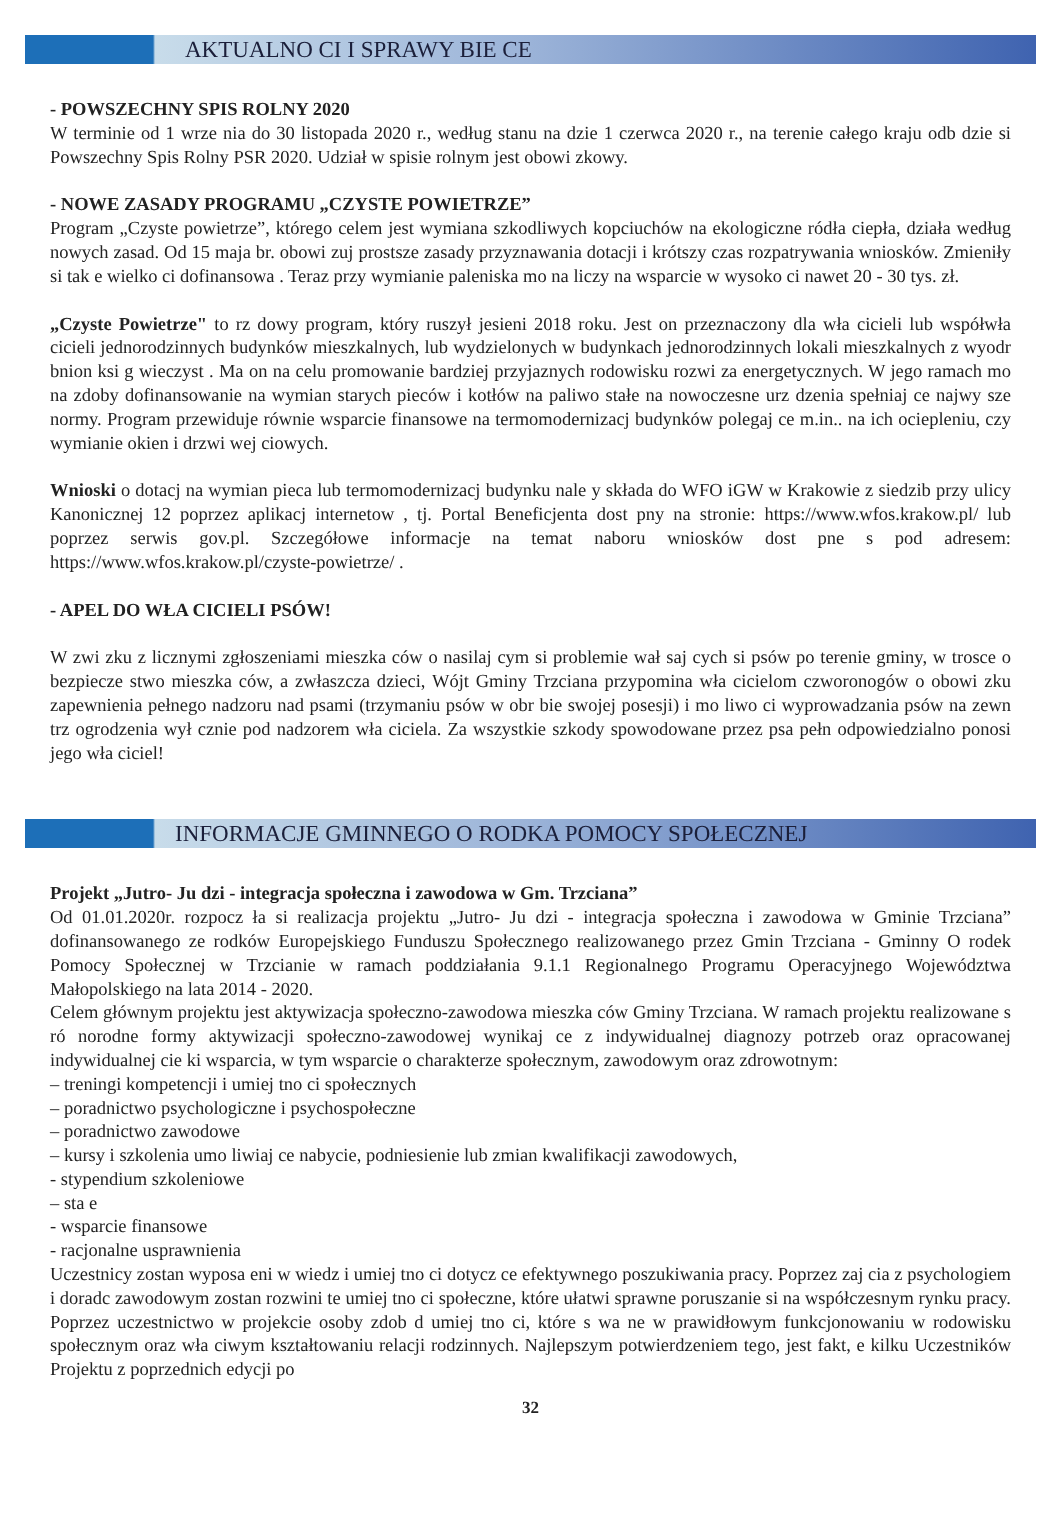AKTUALNO CI I SPRAWY BIE CE
- POWSZECHNY SPIS ROLNY 2020
W terminie od 1 wrze nia do 30 listopada 2020 r., według stanu na dzie 1 czerwca 2020 r., na terenie całego kraju odb dzie si Powszechny Spis Rolny PSR 2020. Udział w spisie rolnym jest obowi zkowy.
- NOWE ZASADY PROGRAMU „CZYSTE POWIETRZE”
Program „Czyste powietrze”, którego celem jest wymiana szkodliwych kopciuchów na ekologiczne ródła ciepła, działa według nowych zasad. Od 15 maja br. obowi zuj prostsze zasady przyznawania dotacji i krótszy czas rozpatrywania wniosków. Zmieniły si tak e wielko ci dofinansowa . Teraz przy wymianie paleniska mo na liczy na wsparcie w wysoko ci nawet 20 - 30 tys. zł.
„Czyste Powietrze" to rz dowy program, który ruszył jesieni 2018 roku. Jest on przeznaczony dla wła cicieli lub współwła cicieli jednorodzinnych budynków mieszkalnych, lub wydzielonych w budynkach jednorodzinnych lokali mieszkalnych z wyodr bnion ksi g wieczyst . Ma on na celu promowanie bardziej przyjaznych rodowisku rozwi za energetycznych. W jego ramach mo na zdoby dofinansowanie na wymian starych pieców i kotłów na paliwo stałe na nowoczesne urz dzenia spełniaj ce najwy sze normy. Program przewiduje równie wsparcie finansowe na termomodernizacj budynków polegaj ce m.in.. na ich ociepleniu, czy wymianie okien i drzwi wej ciowych.
Wnioski o dotacj na wymian pieca lub termomodernizacj budynku nale y składa do WFO iGW w Krakowie z siedzib przy ulicy Kanonicznej 12 poprzez aplikacj internetow , tj. Portal Beneficjenta dost pny na stronie: https://www.wfos.krakow.pl/ lub poprzez serwis gov.pl. Szczegółowe informacje na temat naboru wniosków dost pne s pod adresem: https://www.wfos.krakow.pl/czyste-powietrze/ .
- APEL DO WŁA CICIELI PSÓW!
W zwi zku z licznymi zgłoszeniami mieszka ców o nasilaj cym si problemie wał saj cych si psów po terenie gminy, w trosce o bezpiecze stwo mieszka ców, a zwłaszcza dzieci, Wójt Gminy Trzciana przypomina wła cicielom czworonogów o obowi zku zapewnienia pełnego nadzoru nad psami (trzymaniu psów w obr bie swojej posesji) i mo liwo ci wyprowadzania psów na zewn trz ogrodzenia wył cznie pod nadzorem wła ciciela. Za wszystkie szkody spowodowane przez psa pełn odpowiedzialno ponosi jego wła ciciel!
INFORMACJE GMINNEGO O RODKA POMOCY SPOŁECZNEJ
Projekt „Jutro- Ju dzi - integracja społeczna i zawodowa w Gm. Trzciana”
Od 01.01.2020r. rozpocz ła si realizacja projektu „Jutro- Ju dzi - integracja społeczna i zawodowa w Gminie Trzciana” dofinansowanego ze rodków Europejskiego Funduszu Społecznego realizowanego przez Gmin Trzciana - Gminny O rodek Pomocy Społecznej w Trzcianie w ramach poddziałania 9.1.1 Regionalnego Programu Operacyjnego Województwa Małopolskiego na lata 2014 - 2020.
Celem głównym projektu jest aktywizacja społeczno-zawodowa mieszka ców Gminy Trzciana. W ramach projektu realizowane s ró norodne formy aktywizacji społeczno-zawodowej wynikaj ce z indywidualnej diagnozy potrzeb oraz opracowanej indywidualnej cie ki wsparcia, w tym wsparcie o charakterze społecznym, zawodowym oraz zdrowotnym:
– treningi kompetencji i umiej tno ci społecznych
– poradnictwo psychologiczne i psychospołeczne
– poradnictwo zawodowe
– kursy i szkolenia umo liwiaj ce nabycie, podniesienie lub zmian kwalifikacji zawodowych,
- stypendium szkoleniowe
– sta e
- wsparcie finansowe
- racjonalne usprawnienia
Uczestnicy zostan wyposa eni w wiedz i umiej tno ci dotycz ce efektywnego poszukiwania pracy. Poprzez zaj cia z psychologiem i doradc zawodowym zostan rozwini te umiej tno ci społeczne, które ułatwi sprawne poruszanie si na współczesnym rynku pracy. Poprzez uczestnictwo w projekcie osoby zdob d umiej tno ci, które s wa ne w prawidłowym funkcjonowaniu w rodowisku społecznym oraz wła ciwym kształtowaniu relacji rodzinnych. Najlepszym potwierdzeniem tego, jest fakt, e kilku Uczestników Projektu z poprzednich edycji po
32